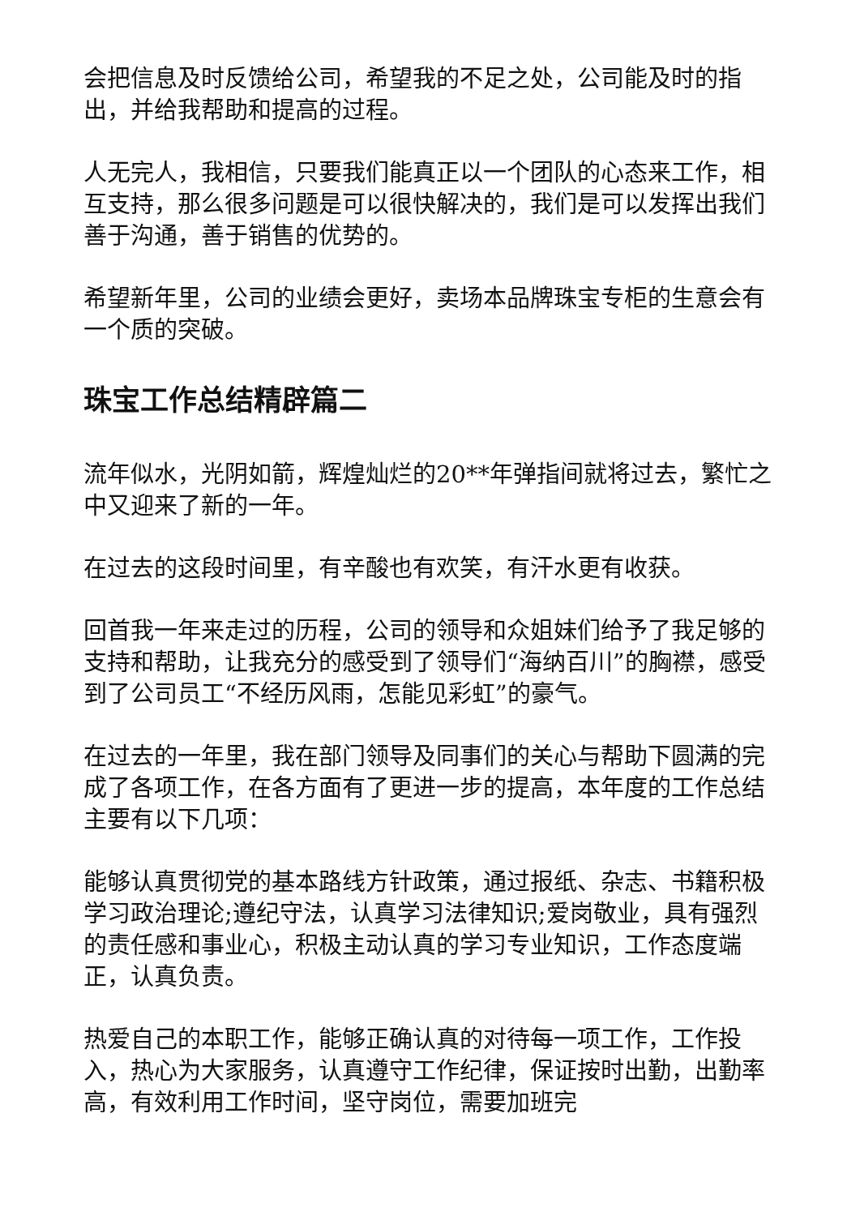会把信息及时反馈给公司，希望我的不足之处，公司能及时的指出，并给我帮助和提高的过程。
人无完人，我相信，只要我们能真正以一个团队的心态来工作，相互支持，那么很多问题是可以很快解决的，我们是可以发挥出我们善于沟通，善于销售的优势的。
希望新年里，公司的业绩会更好，卖场本品牌珠宝专柜的生意会有一个质的突破。
珠宝工作总结精辟篇二
流年似水，光阴如箭，辉煌灿烂的20**年弹指间就将过去，繁忙之中又迎来了新的一年。
在过去的这段时间里，有辛酸也有欢笑，有汗水更有收获。
回首我一年来走过的历程，公司的领导和众姐妹们给予了我足够的支持和帮助，让我充分的感受到了领导们“海纳百川”的胸襟，感受到了公司员工“不经历风雨，怎能见彩虹”的豪气。
在过去的一年里，我在部门领导及同事们的关心与帮助下圆满的完成了各项工作，在各方面有了更进一步的提高，本年度的工作总结主要有以下几项：
能够认真贯彻党的基本路线方针政策，通过报纸、杂志、书籍积极学习政治理论;遵纪守法，认真学习法律知识;爱岗敬业，具有强烈的责任感和事业心，积极主动认真的学习专业知识，工作态度端正，认真负责。
热爱自己的本职工作，能够正确认真的对待每一项工作，工作投入，热心为大家服务，认真遵守工作纪律，保证按时出勤，出勤率高，有效利用工作时间，坚守岗位，需要加班完